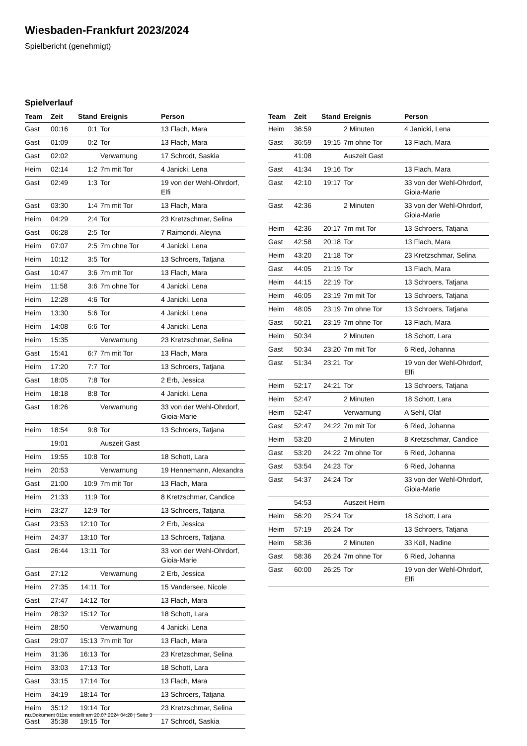Wiesbaden-Frankfurt 2023/2024
Spielbericht (genehmigt)
Spielverlauf
| Team | Zeit | Stand | Ereignis | Person |
| --- | --- | --- | --- | --- |
| Gast | 00:16 | 0:1 | Tor | 13 Flach, Mara |
| Gast | 01:09 | 0:2 | Tor | 13 Flach, Mara |
| Gast | 02:02 | | Verwarnung | 17 Schrodt, Saskia |
| Heim | 02:14 | 1:2 | 7m mit Tor | 4 Janicki, Lena |
| Gast | 02:49 | 1:3 | Tor | 19 von der Wehl-Ohrdorf, Elfi |
| Gast | 03:30 | 1:4 | 7m mit Tor | 13 Flach, Mara |
| Heim | 04:29 | 2:4 | Tor | 23 Kretzschmar, Selina |
| Gast | 06:28 | 2:5 | Tor | 7 Raimondi, Aleyna |
| Heim | 07:07 | 2:5 | 7m ohne Tor | 4 Janicki, Lena |
| Heim | 10:12 | 3:5 | Tor | 13 Schroers, Tatjana |
| Gast | 10:47 | 3:6 | 7m mit Tor | 13 Flach, Mara |
| Heim | 11:58 | 3:6 | 7m ohne Tor | 4 Janicki, Lena |
| Heim | 12:28 | 4:6 | Tor | 4 Janicki, Lena |
| Heim | 13:30 | 5:6 | Tor | 4 Janicki, Lena |
| Heim | 14:08 | 6:6 | Tor | 4 Janicki, Lena |
| Heim | 15:35 | | Verwarnung | 23 Kretzschmar, Selina |
| Gast | 15:41 | 6:7 | 7m mit Tor | 13 Flach, Mara |
| Heim | 17:20 | 7:7 | Tor | 13 Schroers, Tatjana |
| Gast | 18:05 | 7:8 | Tor | 2 Erb, Jessica |
| Heim | 18:18 | 8:8 | Tor | 4 Janicki, Lena |
| Gast | 18:26 | | Verwarnung | 33 von der Wehl-Ohrdorf, Gioia-Marie |
| Heim | 18:54 | 9:8 | Tor | 13 Schroers, Tatjana |
| | 19:01 | | Auszeit Gast | |
| Heim | 19:55 | 10:8 | Tor | 18 Schott, Lara |
| Heim | 20:53 | | Verwarnung | 19 Hennemann, Alexandra |
| Gast | 21:00 | 10:9 | 7m mit Tor | 13 Flach, Mara |
| Heim | 21:33 | 11:9 | Tor | 8 Kretzschmar, Candice |
| Heim | 23:27 | 12:9 | Tor | 13 Schroers, Tatjana |
| Gast | 23:53 | 12:10 | Tor | 2 Erb, Jessica |
| Heim | 24:37 | 13:10 | Tor | 13 Schroers, Tatjana |
| Gast | 26:44 | 13:11 | Tor | 33 von der Wehl-Ohrdorf, Gioia-Marie |
| Gast | 27:12 | | Verwarnung | 2 Erb, Jessica |
| Heim | 27:35 | 14:11 | Tor | 15 Vandersee, Nicole |
| Gast | 27:47 | 14:12 | Tor | 13 Flach, Mara |
| Heim | 28:32 | 15:12 | Tor | 18 Schott, Lara |
| Heim | 28:50 | | Verwarnung | 4 Janicki, Lena |
| Gast | 29:07 | 15:13 | 7m mit Tor | 13 Flach, Mara |
| Heim | 31:36 | 16:13 | Tor | 23 Kretzschmar, Selina |
| Heim | 33:03 | 17:13 | Tor | 18 Schott, Lara |
| Gast | 33:15 | 17:14 | Tor | 13 Flach, Mara |
| Heim | 34:19 | 18:14 | Tor | 13 Schroers, Tatjana |
| Heim | 35:12 | 19:14 | Tor | 23 Kretzschmar, Selina |
| Gast | 35:38 | 19:15 | Tor | 17 Schrodt, Saskia |
| Team | Zeit | Stand | Ereignis | Person |
| --- | --- | --- | --- | --- |
| Heim | 36:59 | | 2 Minuten | 4 Janicki, Lena |
| Gast | 36:59 | 19:15 | 7m ohne Tor | 13 Flach, Mara |
| | 41:08 | | Auszeit Gast | |
| Gast | 41:34 | 19:16 | Tor | 13 Flach, Mara |
| Gast | 42:10 | 19:17 | Tor | 33 von der Wehl-Ohrdorf, Gioia-Marie |
| Gast | 42:36 | | 2 Minuten | 33 von der Wehl-Ohrdorf, Gioia-Marie |
| Heim | 42:36 | 20:17 | 7m mit Tor | 13 Schroers, Tatjana |
| Gast | 42:58 | 20:18 | Tor | 13 Flach, Mara |
| Heim | 43:20 | 21:18 | Tor | 23 Kretzschmar, Selina |
| Gast | 44:05 | 21:19 | Tor | 13 Flach, Mara |
| Heim | 44:15 | 22:19 | Tor | 13 Schroers, Tatjana |
| Heim | 46:05 | 23:19 | 7m mit Tor | 13 Schroers, Tatjana |
| Heim | 48:05 | 23:19 | 7m ohne Tor | 13 Schroers, Tatjana |
| Gast | 50:21 | 23:19 | 7m ohne Tor | 13 Flach, Mara |
| Heim | 50:34 | | 2 Minuten | 18 Schott, Lara |
| Gast | 50:34 | 23:20 | 7m mit Tor | 6 Ried, Johanna |
| Gast | 51:34 | 23:21 | Tor | 19 von der Wehl-Ohrdorf, Elfi |
| Heim | 52:17 | 24:21 | Tor | 13 Schroers, Tatjana |
| Heim | 52:47 | | 2 Minuten | 18 Schott, Lara |
| Heim | 52:47 | | Verwarnung | A Sehl, Olaf |
| Gast | 52:47 | 24:22 | 7m mit Tor | 6 Ried, Johanna |
| Heim | 53:20 | | 2 Minuten | 8 Kretzschmar, Candice |
| Gast | 53:20 | 24:22 | 7m ohne Tor | 6 Ried, Johanna |
| Gast | 53:54 | 24:23 | Tor | 6 Ried, Johanna |
| Gast | 54:37 | 24:24 | Tor | 33 von der Wehl-Ohrdorf, Gioia-Marie |
| | 54:53 | | Auszeit Heim | |
| Heim | 56:20 | 25:24 | Tor | 18 Schott, Lara |
| Heim | 57:19 | 26:24 | Tor | 13 Schroers, Tatjana |
| Heim | 58:36 | | 2 Minuten | 33 Köll, Nadine |
| Gast | 58:36 | 26:24 | 7m ohne Tor | 6 Ried, Johanna |
| Gast | 60:00 | 26:25 | Tor | 19 von der Wehl-Ohrdorf, Elfi |
nu.Dokument 011e, erstellt am 20.07.2024 04:28 | Seite 3